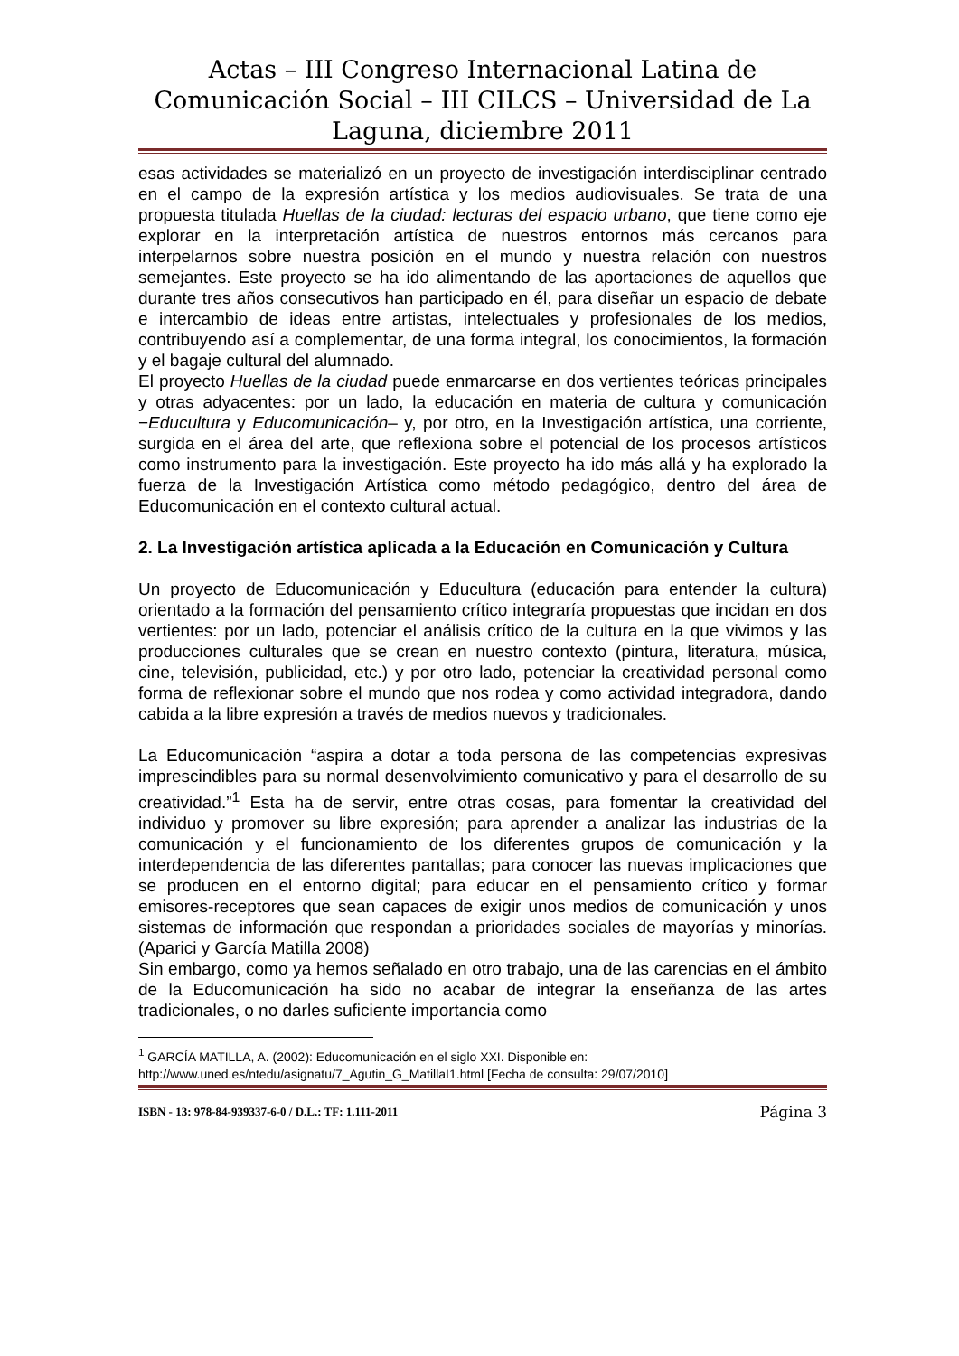Actas – III Congreso Internacional Latina de Comunicación Social – III CILCS – Universidad de La Laguna, diciembre 2011
esas actividades se materializó en un proyecto de investigación interdisciplinar centrado en el campo de la expresión artística y los medios audiovisuales. Se trata de una propuesta titulada Huellas de la ciudad: lecturas del espacio urbano, que tiene como eje explorar en la interpretación artística de nuestros entornos más cercanos para interpelarnos sobre nuestra posición en el mundo y nuestra relación con nuestros semejantes. Este proyecto se ha ido alimentando de las aportaciones de aquellos que durante tres años consecutivos han participado en él, para diseñar un espacio de debate e intercambio de ideas entre artistas, intelectuales y profesionales de los medios, contribuyendo así a complementar, de una forma integral, los conocimientos, la formación y el bagaje cultural del alumnado.
El proyecto Huellas de la ciudad puede enmarcarse en dos vertientes teóricas principales y otras adyacentes: por un lado, la educación en materia de cultura y comunicación −Educultura y Educomunicación– y, por otro, en la Investigación artística, una corriente, surgida en el área del arte, que reflexiona sobre el potencial de los procesos artísticos como instrumento para la investigación. Este proyecto ha ido más allá y ha explorado la fuerza de la Investigación Artística como método pedagógico, dentro del área de Educomunicación en el contexto cultural actual.
2. La Investigación artística aplicada a la Educación en Comunicación y Cultura
Un proyecto de Educomunicación y Educultura (educación para entender la cultura) orientado a la formación del pensamiento crítico integraría propuestas que incidan en dos vertientes: por un lado, potenciar el análisis crítico de la cultura en la que vivimos y las producciones culturales que se crean en nuestro contexto (pintura, literatura, música, cine, televisión, publicidad, etc.) y por otro lado, potenciar la creatividad personal como forma de reflexionar sobre el mundo que nos rodea y como actividad integradora, dando cabida a la libre expresión a través de medios nuevos y tradicionales.
La Educomunicación “aspira a dotar a toda persona de las competencias expresivas imprescindibles para su normal desenvolvimiento comunicativo y para el desarrollo de su creatividad.”<sup>1</sup> Esta ha de servir, entre otras cosas, para fomentar la creatividad del individuo y promover su libre expresión; para aprender a analizar las industrias de la comunicación y el funcionamiento de los diferentes grupos de comunicación y la interdependencia de las diferentes pantallas; para conocer las nuevas implicaciones que se producen en el entorno digital; para educar en el pensamiento crítico y formar emisores-receptores que sean capaces de exigir unos medios de comunicación y unos sistemas de información que respondan a prioridades sociales de mayorías y minorías. (Aparici y García Matilla 2008)
Sin embargo, como ya hemos señalado en otro trabajo, una de las carencias en el ámbito de la Educomunicación ha sido no acabar de integrar la enseñanza de las artes tradicionales, o no darles suficiente importancia como
<sup>1</sup> GARCÍA MATILLA, A. (2002): Educomunicación en el siglo XXI. Disponible en: http://www.uned.es/ntedu/asignatu/7_Agutin_G_MatillaI1.html [Fecha de consulta: 29/07/2010]
ISBN - 13: 978-84-939337-6-0 / D.L.: TF: 1.111-2011 Página 3